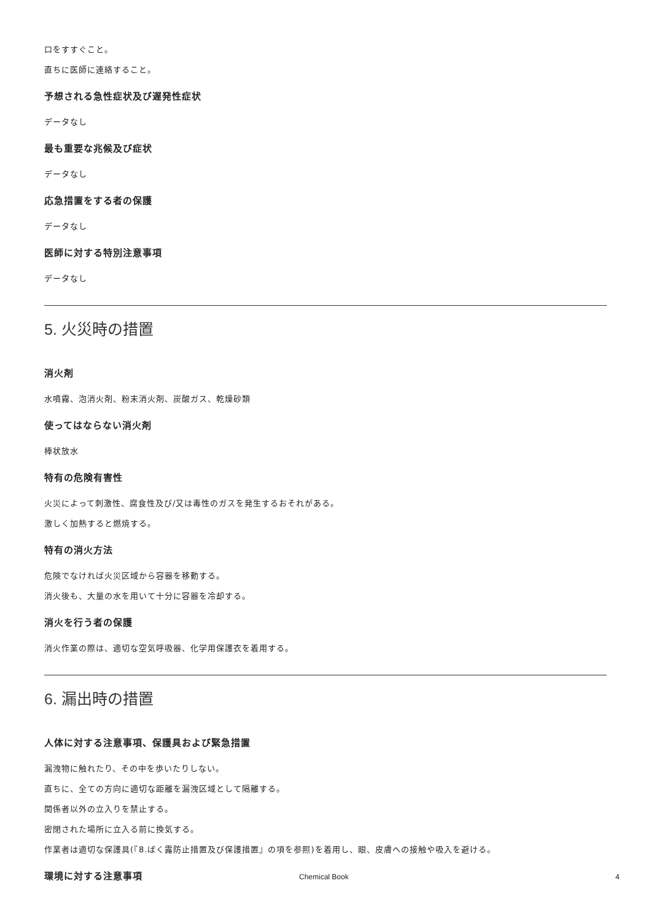口をすすぐこと。
直ちに医師に連絡すること。
予想される急性症状及び遅発性症状
データなし
最も重要な兆候及び症状
データなし
応急措置をする者の保護
データなし
医師に対する特別注意事項
データなし
5. 火災時の措置
消火剤
水噴霧、泡消火剤、粉末消火剤、炭酸ガス、乾燥砂類
使ってはならない消火剤
棒状放水
特有の危険有害性
火災によって刺激性、腐食性及び/又は毒性のガスを発生するおそれがある。
激しく加熱すると燃焼する。
特有の消火方法
危険でなければ火災区域から容器を移動する。
消火後も、大量の水を用いて十分に容器を冷却する。
消火を行う者の保護
消火作業の際は、適切な空気呼吸器、化学用保護衣を着用する。
6. 漏出時の措置
人体に対する注意事項、保護具および緊急措置
漏洩物に触れたり、その中を歩いたりしない。
直ちに、全ての方向に適切な距離を漏洩区域として隔離する。
関係者以外の立入りを禁止する。
密閉された場所に立入る前に換気する。
作業者は適切な保護具(『8.ばく露防止措置及び保護措置』の項を参照)を着用し、眼、皮膚への接触や吸入を避ける。
環境に対する注意事項
Chemical Book 4